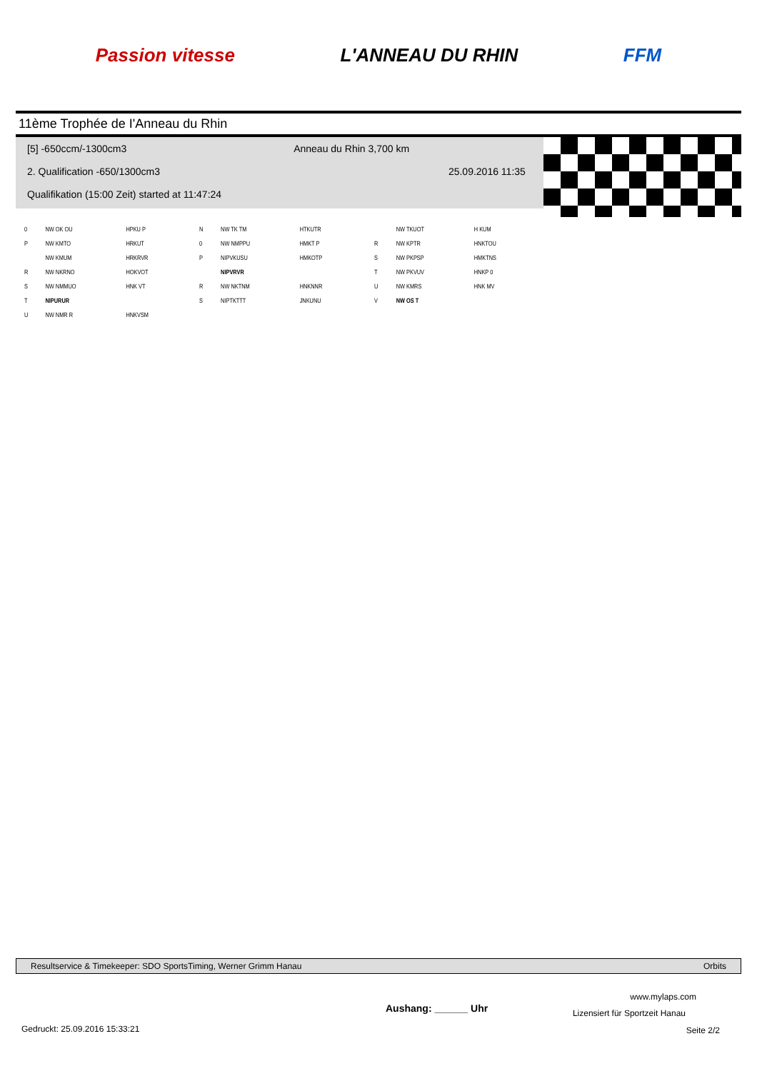Passion vitesse L'ANNEAU DU RHIN FFM
11ème Trophée de I'Anneau du Rhin
[5] -650ccm/-1300cm3 Anneau du Rhin 3,700 km
2. Qualification -650/1300cm3 25.09.2016 11:35
Qualifikation (15:00 Zeit) started at 11:47:24
| 0 | NW OK OU | HPKU P |
| P | NW KMTO | HRKUT |
| | NW KMUM | HRKRVR |
| R | NW NKRNO | HOKVOT |
| S | NW NMMUO | HNK VT |
| T | NIPURUR | |
| U | NW NMR R | HNKVSM |
| N | NW TK TM | HTKUTR |
| 0 | NW NMPPU | HMKT P |
| P | NIPVKUSU | HMKOTP |
| | NIPVRVR | |
| R | NW NKTNM | HNKNNR |
| S | NIPTKTTT | JNKUNU |
| | NW TKUOT | H KUM |
| R | NW KPTR | HNKTOU |
| S | NW PKPSP | HMKTNS |
| T | NW PKVUV | HNKP 0 |
| U | NW KMRS | HNK MV |
| V | NW OS T | |
Resultservice & Timekeeper: SDO SportsTiming, Werner Grimm Hanau Orbits
www.mylaps.com
Aushang: ______ Uhr Lizensiert für Sportzeit Hanau
Gedruckt: 25.09.2016 15:33:21 Seite 2/2